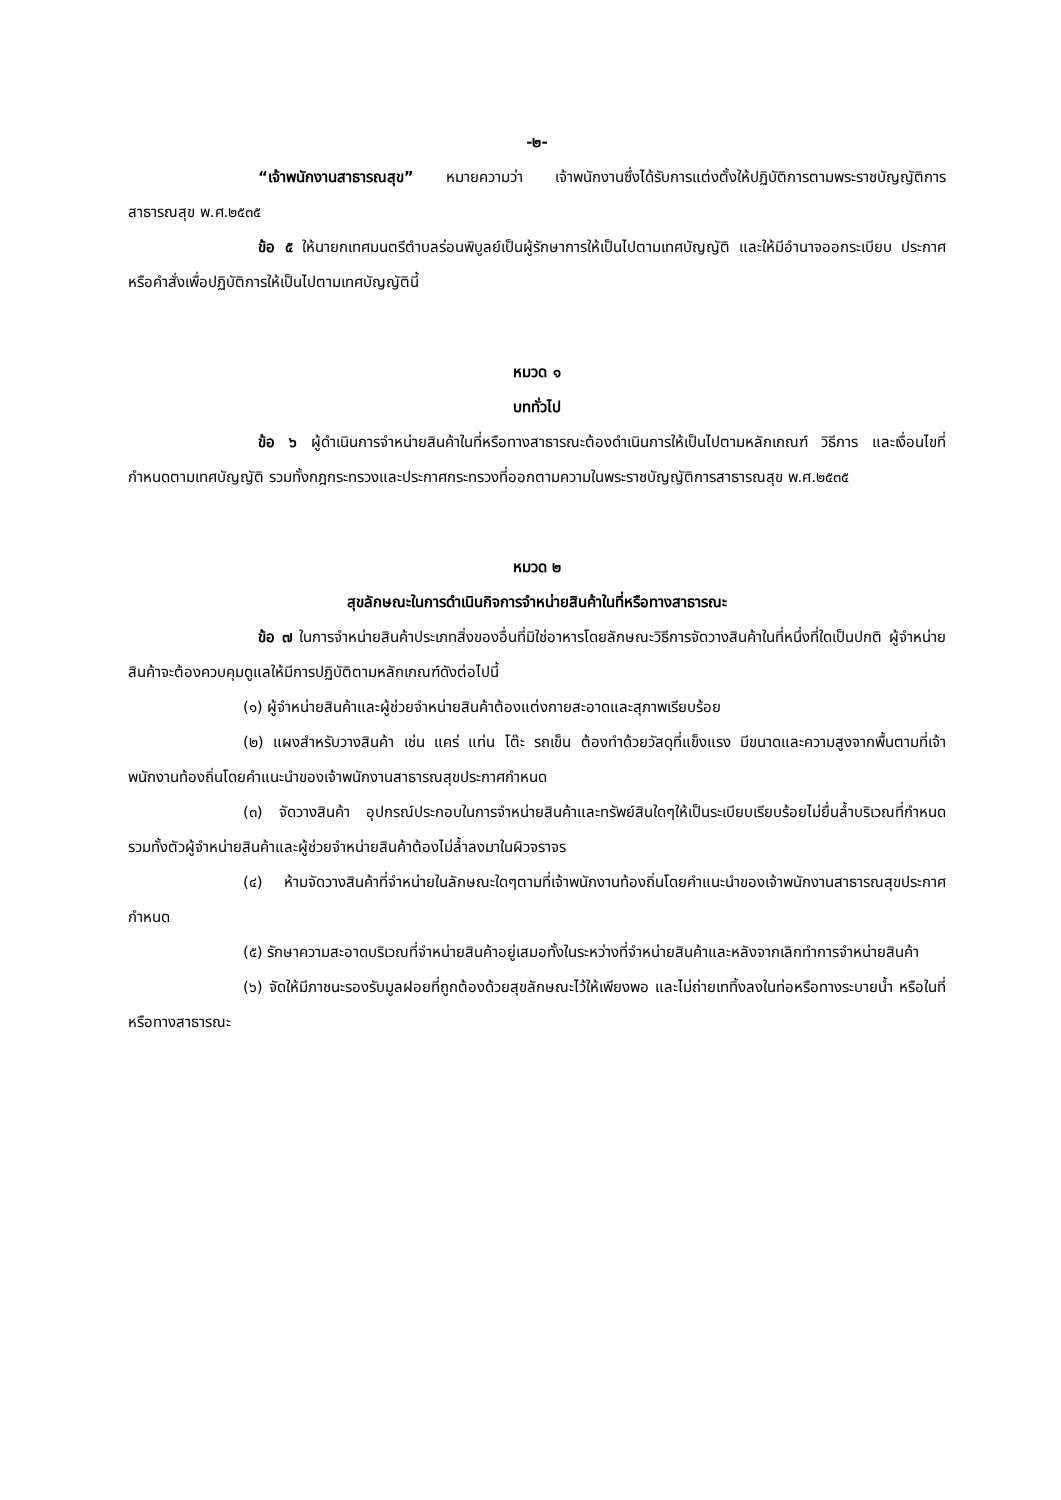-๒-
“เจ้าพนักงานสาธารณสุข” หมายความว่า เจ้าพนักงานซึ่งได้รับการแต่งตั้งให้ปฏิบัติการตามพระราชบัญญัติการสาธารณสุข พ.ศ.๒๕๓๕
ข้อ ๕ ให้นายกเทศมนตรีตำบลร่อนพิบูลย์เป็นผู้รักษาการให้เป็นไปตามเทศบัญญัติ และให้มีอำนาจออกระเบียบ ประกาศ หรือคำสั่งเพื่อปฏิบัติการให้เป็นไปตามเทศบัญญัตินี้
หมวด ๑
บททั่วไป
ข้อ ๖ ผู้ดำเนินการจำหน่ายสินค้าในที่หรือทางสาธารณะต้องดำเนินการให้เป็นไปตามหลักเกณฑ์ วิธีการ และเงื่อนไขที่กำหนดตามเทศบัญญัติ รวมทั้งกฎกระทรวงและประกาศกระทรวงที่ออกตามความในพระราชบัญญัติการสาธารณสุข พ.ศ.๒๕๓๕
หมวด ๒
สุขลักษณะในการดำเนินกิจการจำหน่ายสินค้าในที่หรือทางสาธารณะ
ข้อ ๗ ในการจำหน่ายสินค้าประเภทสิ่งของอื่นที่มิใช่อาหารโดยลักษณะวิธีการจัดวางสินค้าในที่หนึ่งที่ใดเป็นปกติ ผู้จำหน่ายสินค้าจะต้องควบคุมดูแลให้มีการปฏิบัติตามหลักเกณฑ์ดังต่อไปนี้
(๑) ผู้จำหน่ายสินค้าและผู้ช่วยจำหน่ายสินค้าต้องแต่งกายสะอาดและสุภาพเรียบร้อย
(๒) แผงสำหรับวางสินค้า เช่น แคร่ แท่น โต๊ะ รถเข็น ต้องทำด้วยวัสดุที่แข็งแรง มีขนาดและความสูงจากพื้นตามที่เจ้าพนักงานท้องถิ่นโดยคำแนะนำของเจ้าพนักงานสาธารณสุขประกาศกำหนด
(๓) จัดวางสินค้า อุปกรณ์ประกอบในการจำหน่ายสินค้าและทรัพย์สินใดๆให้เป็นระเบียบเรียบร้อยไม่ยื่นล้ำบริเวณที่กำหนด รวมทั้งตัวผู้จำหน่ายสินค้าและผู้ช่วยจำหน่ายสินค้าต้องไม่ล้ำลงมาในผิวจราจร
(๔) ห้ามจัดวางสินค้าที่จำหน่ายในลักษณะใดๆตามที่เจ้าพนักงานท้องถิ่นโดยคำแนะนำของเจ้าพนักงานสาธารณสุขประกาศกำหนด
(๕) รักษาความสะอาดบริเวณที่จำหน่ายสินค้าอยู่เสมอทั้งในระหว่างที่จำหน่ายสินค้าและหลังจากเลิกทำการจำหน่ายสินค้า
(๖) จัดให้มีภาชนะรองรับมูลฝอยที่ถูกต้องด้วยสุขลักษณะไว้ให้เพียงพอ และไม่ถ่ายเททิ้งลงในท่อหรือทางระบายน้ำ หรือในที่หรือทางสาธารณะ